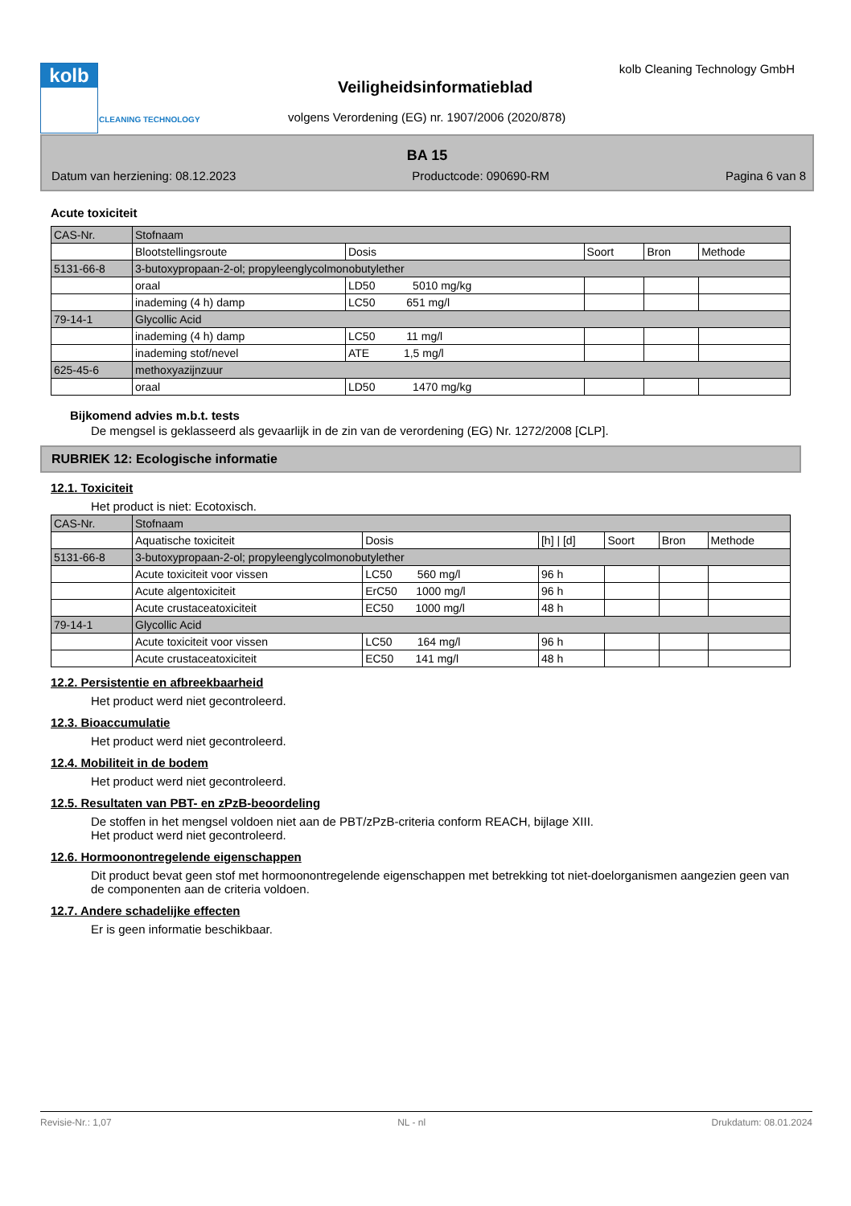kolb
CLEANING TECHNOLOGY
Veiligheidsinformatieblad
volgens Verordening (EG) nr. 1907/2006 (2020/878)
kolb Cleaning Technology GmbH
BA 15
Datum van herziening: 08.12.2023 Productcode: 090690-RM Pagina 6 van 8
Acute toxiciteit
| CAS-Nr. | Stofnaam | | | | |
| | Blootstellingsroute | Dosis | Soort | Bron | Methode |
| 5131-66-8 | 3-butoxypropaan-2-ol; propyleenglycolmonobutylether | | | | |
| | oraal | LD50 5010 mg/kg | | | |
| | inademing (4 h) damp | LC50 651 mg/l | | | |
| 79-14-1 | Glycollic Acid | | | | |
| | inademing (4 h) damp | LC50 11 mg/l | | | |
| | inademing stof/nevel | ATE 1,5 mg/l | | | |
| 625-45-6 | methoxyazijnzuur | | | | |
| | oraal | LD50 1470 mg/kg | | | |
Bijkomend advies m.b.t. tests
De mengsel is geklasseerd als gevaarlijk in de zin van de verordening (EG) Nr. 1272/2008 [CLP].
RUBRIEK 12: Ecologische informatie
12.1. Toxiciteit
Het product is niet: Ecotoxisch.
| CAS-Nr. | Stofnaam | | | | | |
| | Aquatische toxiciteit | Dosis | [h] / [d] | Soort | Bron | Methode |
| 5131-66-8 | 3-butoxypropaan-2-ol; propyleenglycolmonobutylether | | | | | |
| | Acute toxiciteit voor vissen | LC50 560 mg/l | 96 h | | | |
| | Acute algentoxiciteit | ErC50 1000 mg/l | 96 h | | | |
| | Acute crustaceatoxiciteit | EC50 1000 mg/l | 48 h | | | |
| 79-14-1 | Glycollic Acid | | | | | |
| | Acute toxiciteit voor vissen | LC50 164 mg/l | 96 h | | | |
| | Acute crustaceatoxiciteit | EC50 141 mg/l | 48 h | | | |
12.2. Persistentie en afbreekbaarheid
Het product werd niet gecontroleerd.
12.3. Bioaccumulatie
Het product werd niet gecontroleerd.
12.4. Mobiliteit in de bodem
Het product werd niet gecontroleerd.
12.5. Resultaten van PBT- en zPzB-beoordeling
De stoffen in het mengsel voldoen niet aan de PBT/zPzB-criteria conform REACH, bijlage XIII.
Het product werd niet gecontroleerd.
12.6. Hormoonontregelende eigenschappen
Dit product bevat geen stof met hormoonontregelende eigenschappen met betrekking tot niet-doelorganismen aangezien geen van de componenten aan de criteria voldoen.
12.7. Andere schadelijke effecten
Er is geen informatie beschikbaar.
Revisie-Nr.: 1,07 NL - nl Drukdatum: 08.01.2024